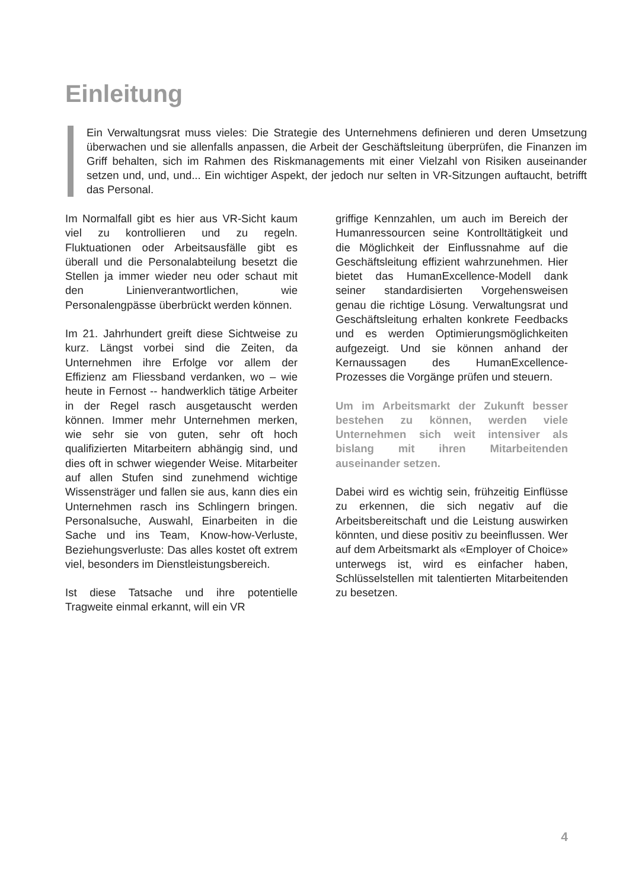Einleitung
Ein Verwaltungsrat muss vieles: Die Strategie des Unternehmens definieren und deren Umsetzung überwachen und sie allenfalls anpassen, die Arbeit der Geschäftsleitung überprüfen, die Finanzen im Griff behalten, sich im Rahmen des Riskmanagements mit einer Vielzahl von Risiken auseinander setzen und, und, und... Ein wichtiger Aspekt, der jedoch nur selten in VR-Sitzungen auftaucht, betrifft das Personal.
Im Normalfall gibt es hier aus VR-Sicht kaum viel zu kontrollieren und zu regeln. Fluktuationen oder Arbeitsausfälle gibt es überall und die Personalabteilung besetzt die Stellen ja immer wieder neu oder schaut mit den Linienverantwortlichen, wie Personalengpässe überbrückt werden können.
Im 21. Jahrhundert greift diese Sichtweise zu kurz. Längst vorbei sind die Zeiten, da Unternehmen ihre Erfolge vor allem der Effizienz am Fliessband verdanken, wo – wie heute in Fernost -- handwerklich tätige Arbeiter in der Regel rasch ausgetauscht werden können. Immer mehr Unternehmen merken, wie sehr sie von guten, sehr oft hoch qualifizierten Mitarbeitern abhängig sind, und dies oft in schwer wiegender Weise. Mitarbeiter auf allen Stufen sind zunehmend wichtige Wissensträger und fallen sie aus, kann dies ein Unternehmen rasch ins Schlingern bringen. Personalsuche, Auswahl, Einarbeiten in die Sache und ins Team, Know-how-Verluste, Beziehungsverluste: Das alles kostet oft extrem viel, besonders im Dienstleistungsbereich.
Ist diese Tatsache und ihre potentielle Tragweite einmal erkannt, will ein VR
griffige Kennzahlen, um auch im Bereich der Humanressourcen seine Kontrolltätigkeit und die Möglichkeit der Einflussnahme auf die Geschäftsleitung effizient wahrzunehmen. Hier bietet das HumanExcellence-Modell dank seiner standardisierten Vorgehensweisen genau die richtige Lösung. Verwaltungsrat und Geschäftsleitung erhalten konkrete Feedbacks und es werden Optimierungsmöglichkeiten aufgezeigt. Und sie können anhand der Kernaussagen des HumanExcellence-Prozesses die Vorgänge prüfen und steuern.
Um im Arbeitsmarkt der Zukunft besser bestehen zu können, werden viele Unternehmen sich weit intensiver als bislang mit ihren Mitarbeitenden auseinander setzen.
Dabei wird es wichtig sein, frühzeitig Einflüsse zu erkennen, die sich negativ auf die Arbeitsbereitschaft und die Leistung auswirken könnten, und diese positiv zu beeinflussen. Wer auf dem Arbeitsmarkt als «Employer of Choice» unterwegs ist, wird es einfacher haben, Schlüsselstellen mit talentierten Mitarbeitenden zu besetzen.
4